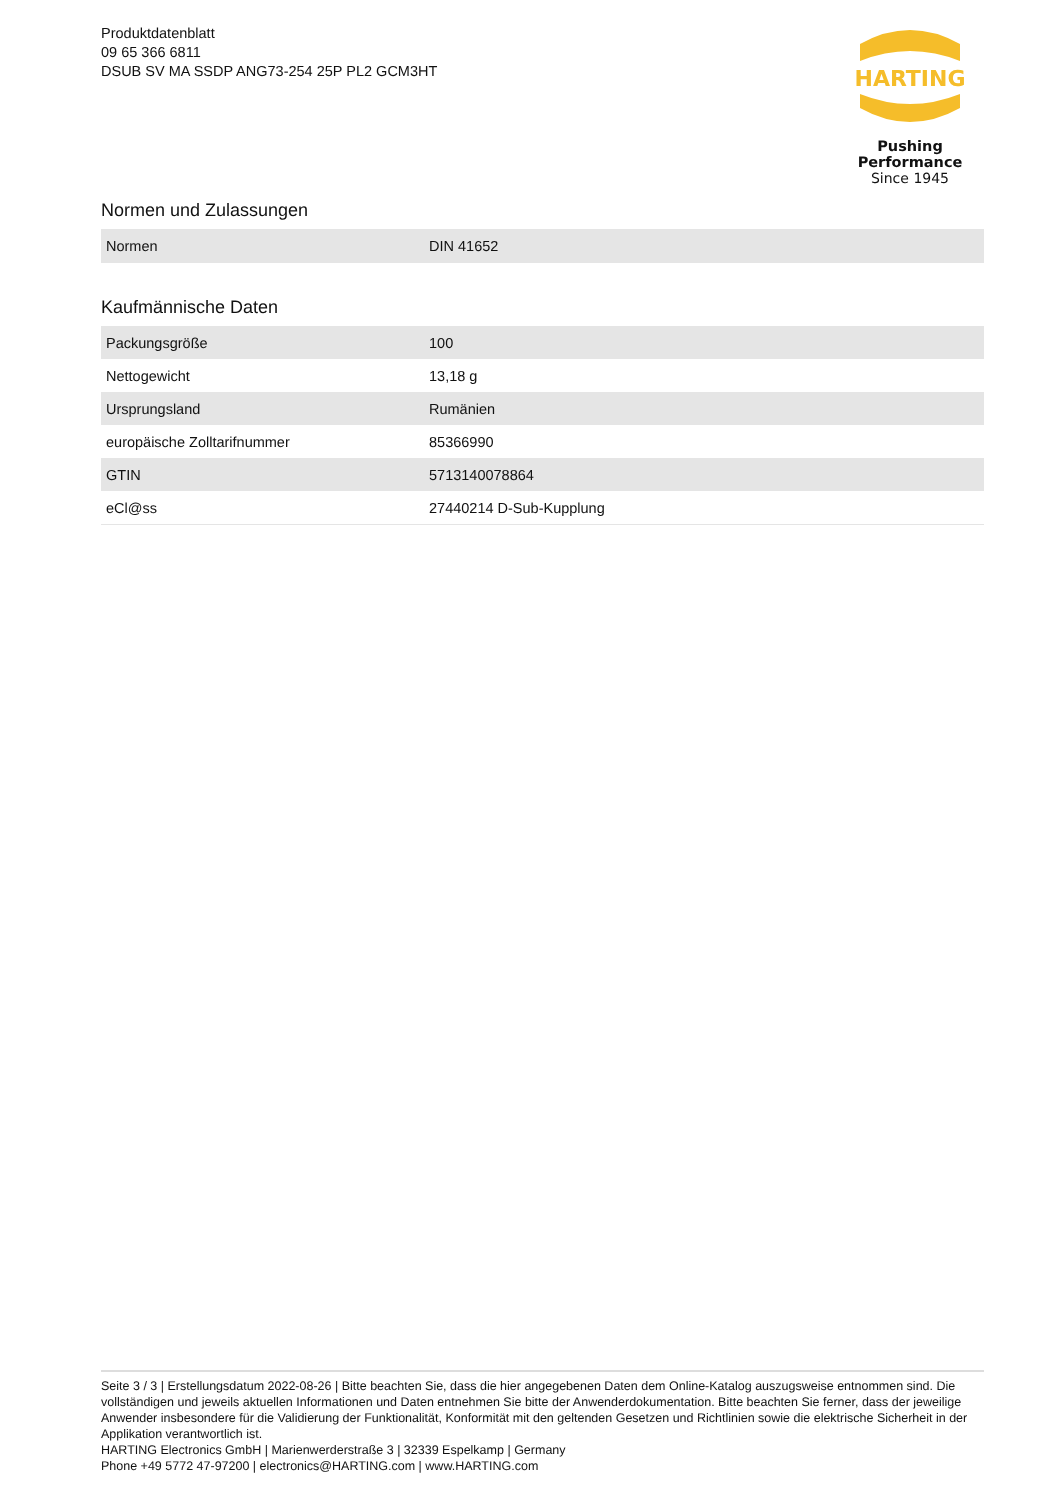Produktdatenblatt
09 65 366 6811
DSUB SV MA SSDP ANG73-254 25P PL2 GCM3HT
HARTING
Pushing Performance
Since 1945
Normen und Zulassungen
| Normen | DIN 41652 |
Kaufmännische Daten
| Packungsgröße | 100 |
| Nettogewicht | 13,18 g |
| Ursprungsland | Rumänien |
| europäische Zolltarifnummer | 85366990 |
| GTIN | 5713140078864 |
| eCl@ss | 27440214 D-Sub-Kupplung |
Seite 3 / 3 | Erstellungsdatum 2022-08-26 | Bitte beachten Sie, dass die hier angegebenen Daten dem Online-Katalog auszugsweise entnommen sind. Die vollständigen und jeweils aktuellen Informationen und Daten entnehmen Sie bitte der Anwenderdokumentation. Bitte beachten Sie ferner, dass der jeweilige Anwender insbesondere für die Validierung der Funktionalität, Konformität mit den geltenden Gesetzen und Richtlinien sowie die elektrische Sicherheit in der Applikation verantwortlich ist.
HARTING Electronics GmbH | Marienwerderstraße 3 | 32339 Espelkamp | Germany
Phone +49 5772 47-97200 | electronics@HARTING.com | www.HARTING.com